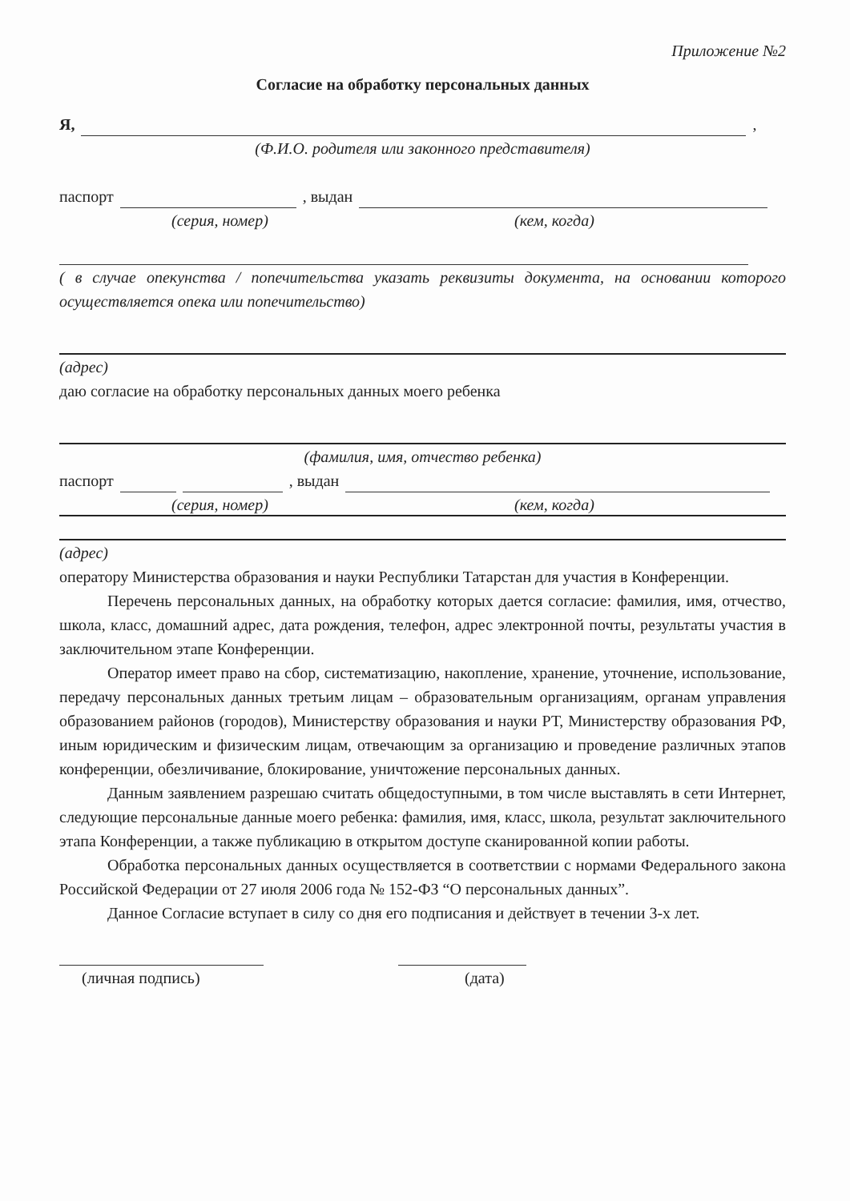Приложение №2
Согласие на обработку персональных данных
Я, ,
(Ф.И.О. родителя или законного представителя)
паспорт , выдан
(серия, номер) (кем, когда)
( в случае опекунства / попечительства указать реквизиты документа, на основании которого осуществляется опека или попечительство)
(адрес)
даю согласие на обработку персональных данных моего ребенка
(фамилия, имя, отчество ребенка)
паспорт , выдан
(серия, номер) (кем, когда)
(адрес)
оператору Министерства образования и науки Республики Татарстан для участия в Конференции.
Перечень персональных данных, на обработку которых дается согласие: фамилия, имя, отчество, школа, класс, домашний адрес, дата рождения, телефон, адрес электронной почты, результаты участия в заключительном этапе Конференции.
Оператор имеет право на сбор, систематизацию, накопление, хранение, уточнение, использование, передачу персональных данных третьим лицам – образовательным организациям, органам управления образованием районов (городов), Министерству образования и науки РТ, Министерству образования РФ, иным юридическим и физическим лицам, отвечающим за организацию и проведение различных этапов конференции, обезличивание, блокирование, уничтожение персональных данных.
Данным заявлением разрешаю считать общедоступными, в том числе выставлять в сети Интернет, следующие персональные данные моего ребенка: фамилия, имя, класс, школа, результат заключительного этапа Конференции, а также публикацию в открытом доступе сканированной копии работы.
Обработка персональных данных осуществляется в соответствии с нормами Федерального закона Российской Федерации от 27 июля 2006 года № 152-ФЗ “О персональных данных”.
Данное Согласие вступает в силу со дня его подписания и действует в течении 3-х лет.
(личная подпись) (дата)